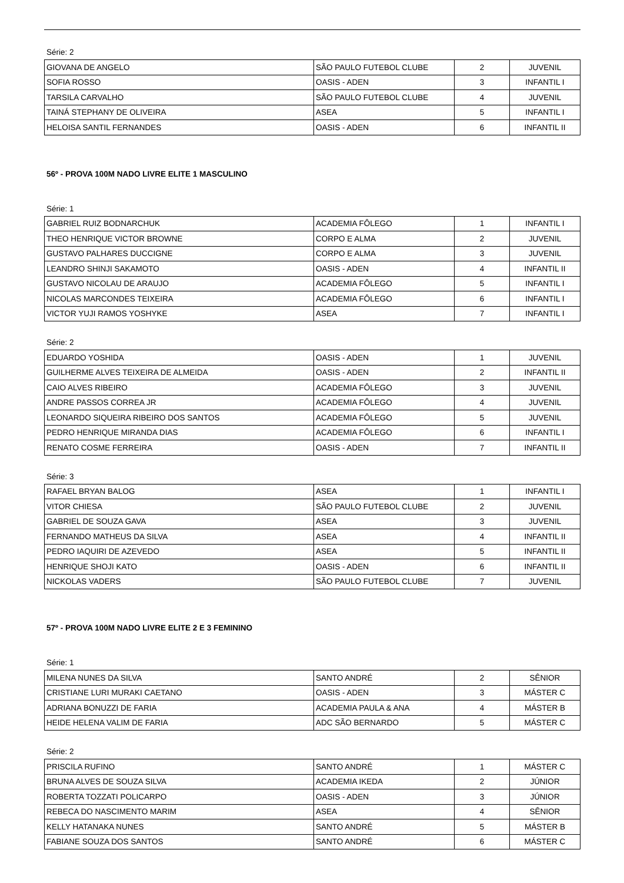Série: 2
| GIOVANA DE ANGELO | SÃO PAULO FUTEBOL CLUBE | 2 | JUVENIL |
| SOFIA ROSSO | OASIS - ADEN | 3 | INFANTIL I |
| TARSILA CARVALHO | SÃO PAULO FUTEBOL CLUBE | 4 | JUVENIL |
| TAINÁ STEPHANY DE OLIVEIRA | ASEA | 5 | INFANTIL I |
| HELOISA SANTIL FERNANDES | OASIS - ADEN | 6 | INFANTIL II |
56º - PROVA 100M NADO LIVRE ELITE 1 MASCULINO
Série: 1
| GABRIEL RUIZ BODNARCHUK | ACADEMIA FÔLEGO | 1 | INFANTIL I |
| THEO HENRIQUE VICTOR BROWNE | CORPO E ALMA | 2 | JUVENIL |
| GUSTAVO PALHARES DUCCIGNE | CORPO E ALMA | 3 | JUVENIL |
| LEANDRO SHINJI SAKAMOTO | OASIS - ADEN | 4 | INFANTIL II |
| GUSTAVO NICOLAU DE ARAUJO | ACADEMIA FÔLEGO | 5 | INFANTIL I |
| NICOLAS MARCONDES TEIXEIRA | ACADEMIA FÔLEGO | 6 | INFANTIL I |
| VICTOR YUJI RAMOS YOSHYKE | ASEA | 7 | INFANTIL I |
Série: 2
| EDUARDO YOSHIDA | OASIS - ADEN | 1 | JUVENIL |
| GUILHERME ALVES TEIXEIRA DE ALMEIDA | OASIS - ADEN | 2 | INFANTIL II |
| CAIO ALVES RIBEIRO | ACADEMIA FÔLEGO | 3 | JUVENIL |
| ANDRE PASSOS CORREA JR | ACADEMIA FÔLEGO | 4 | JUVENIL |
| LEONARDO SIQUEIRA RIBEIRO DOS SANTOS | ACADEMIA FÔLEGO | 5 | JUVENIL |
| PEDRO HENRIQUE MIRANDA DIAS | ACADEMIA FÔLEGO | 6 | INFANTIL I |
| RENATO COSME FERREIRA | OASIS - ADEN | 7 | INFANTIL II |
Série: 3
| RAFAEL BRYAN BALOG | ASEA | 1 | INFANTIL I |
| VITOR CHIESA | SÃO PAULO FUTEBOL CLUBE | 2 | JUVENIL |
| GABRIEL DE SOUZA GAVA | ASEA | 3 | JUVENIL |
| FERNANDO MATHEUS DA SILVA | ASEA | 4 | INFANTIL II |
| PEDRO IAQUIRI DE AZEVEDO | ASEA | 5 | INFANTIL II |
| HENRIQUE SHOJI KATO | OASIS - ADEN | 6 | INFANTIL II |
| NICKOLAS VADERS | SÃO PAULO FUTEBOL CLUBE | 7 | JUVENIL |
57º - PROVA 100M NADO LIVRE ELITE 2 E 3 FEMININO
Série: 1
| MILENA NUNES DA SILVA | SANTO ANDRÉ | 2 | SÊNIOR |
| CRISTIANE LURI MURAKI CAETANO | OASIS - ADEN | 3 | MÁSTER C |
| ADRIANA BONUZZI DE FARIA | ACADEMIA PAULA & ANA | 4 | MÁSTER B |
| HEIDE HELENA VALIM DE FARIA | ADC SÃO BERNARDO | 5 | MÁSTER C |
Série: 2
| PRISCILA RUFINO | SANTO ANDRÉ | 1 | MÁSTER C |
| BRUNA ALVES DE SOUZA SILVA | ACADEMIA IKEDA | 2 | JÚNIOR |
| ROBERTA TOZZATI POLICARPO | OASIS - ADEN | 3 | JÚNIOR |
| REBECA DO NASCIMENTO MARIM | ASEA | 4 | SÊNIOR |
| KELLY HATANAKA NUNES | SANTO ANDRÉ | 5 | MÁSTER B |
| FABIANE SOUZA DOS SANTOS | SANTO ANDRÉ | 6 | MÁSTER C |